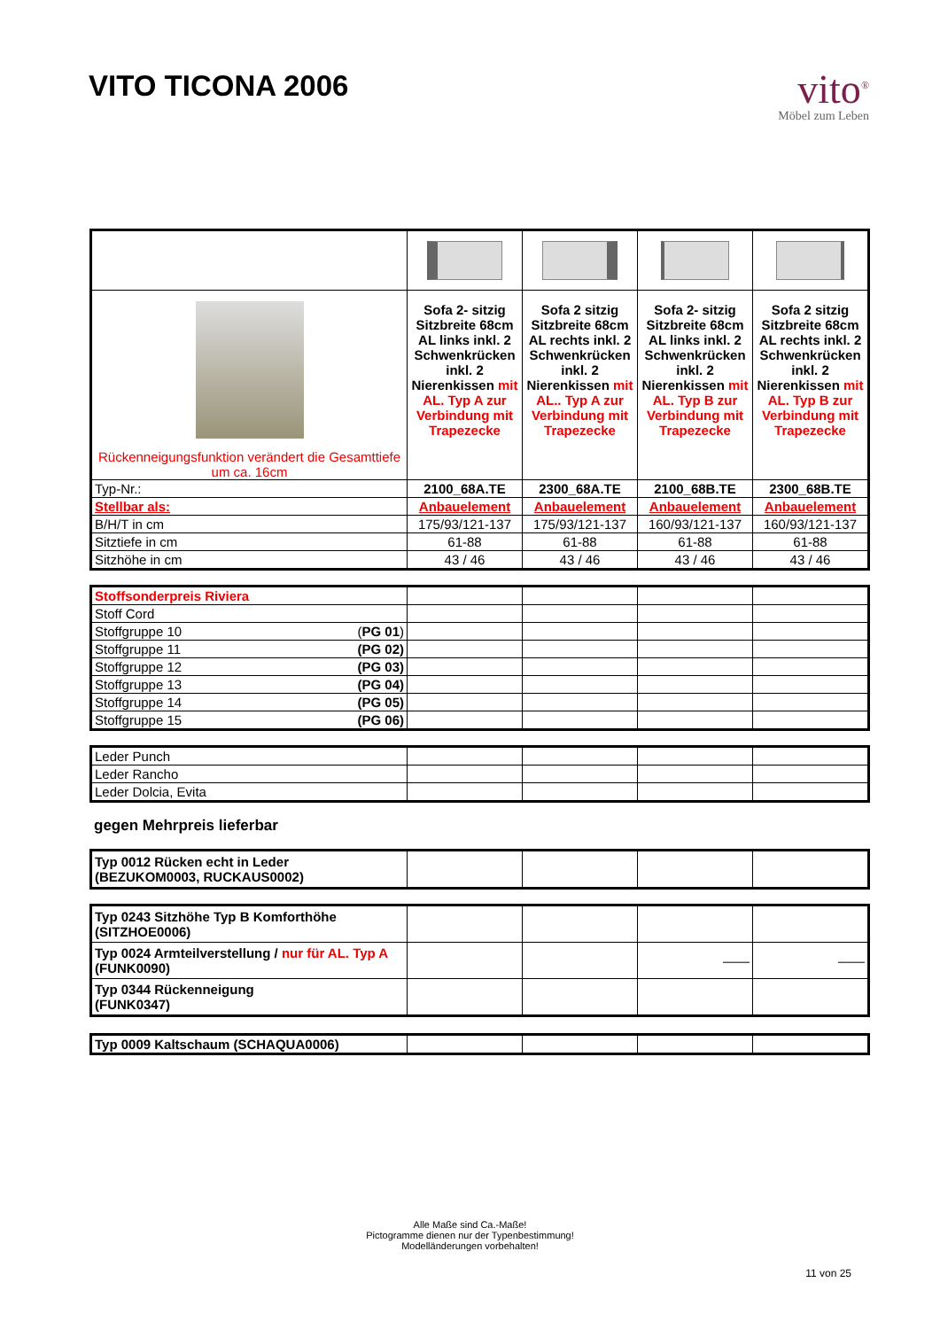VITO TICONA 2006
vito<sup>®</sup>
Möbel zum Leben
| Rückenneigungsfunktion verändert die Gesamttiefe um ca. 16cm | Sofa 2- sitzig Sitzbreite 68cm AL links inkl. 2 Schwenkrücken inkl. 2 Nierenkissen mit AL. Typ A zur Verbindung mit Trapezecke | Sofa 2 sitzig Sitzbreite 68cm AL rechts inkl. 2 Schwenkrücken inkl. 2 Nierenkissen mit AL.. Typ A zur Verbindung mit Trapezecke | Sofa 2- sitzig Sitzbreite 68cm AL links inkl. 2 Schwenkrücken inkl. 2 Nierenkissen mit AL. Typ B zur Verbindung mit Trapezecke | Sofa 2 sitzig Sitzbreite 68cm AL rechts inkl. 2 Schwenkrücken inkl. 2 Nierenkissen mit AL. Typ B zur Verbindung mit Trapezecke |
| Typ-Nr.: | 2100_68A.TE | 2300_68A.TE | 2100_68B.TE | 2300_68B.TE |
| Stellbar als: | Anbauelement | Anbauelement | Anbauelement | Anbauelement |
| B/H/T in cm | 175/93/121-137 | 175/93/121-137 | 160/93/121-137 | 160/93/121-137 |
| Sitztiefe in cm | 61-88 | 61-88 | 61-88 | 61-88 |
| Sitzhöhe in cm | 43 / 46 | 43 / 46 | 43 / 46 | 43 / 46 |
| Stoffsonderpreis Riviera | | | | |
| Stoff Cord | | | | |
| Stoffgruppe 10 ( PG 01 ) | | | | |
| Stoffgruppe 11 (PG 02) | | | | |
| Stoffgruppe 12 (PG 03) | | | | |
| Stoffgruppe 13 (PG 04) | | | | |
| Stoffgruppe 14 (PG 05) | | | | |
| Stoffgruppe 15 (PG 06) | | | | |
| Leder Punch | | | | |
| Leder Rancho | | | | |
| Leder Dolcia, Evita | | | | |
gegen Mehrpreis lieferbar
| Typ 0012 Rücken echt in Leder (BEZUKOM0003, RUCKAUS0002) | | | | |
| Typ 0243 Sitzhöhe Typ B Komforthöhe (SITZHOE0006) | | | | |
| Typ 0024 Armteilverstellung / nur für AL. Typ A (FUNK0090) | | | —— | —— |
| Typ 0344 Rückenneigung (FUNK0347) | | | | |
| Typ 0009 Kaltschaum (SCHAQUA0006) | | | | |
Alle Maße sind Ca.-Maße!
Pictogramme dienen nur der Typenbestimmung!
Modelländerungen vorbehalten!
11 von 25